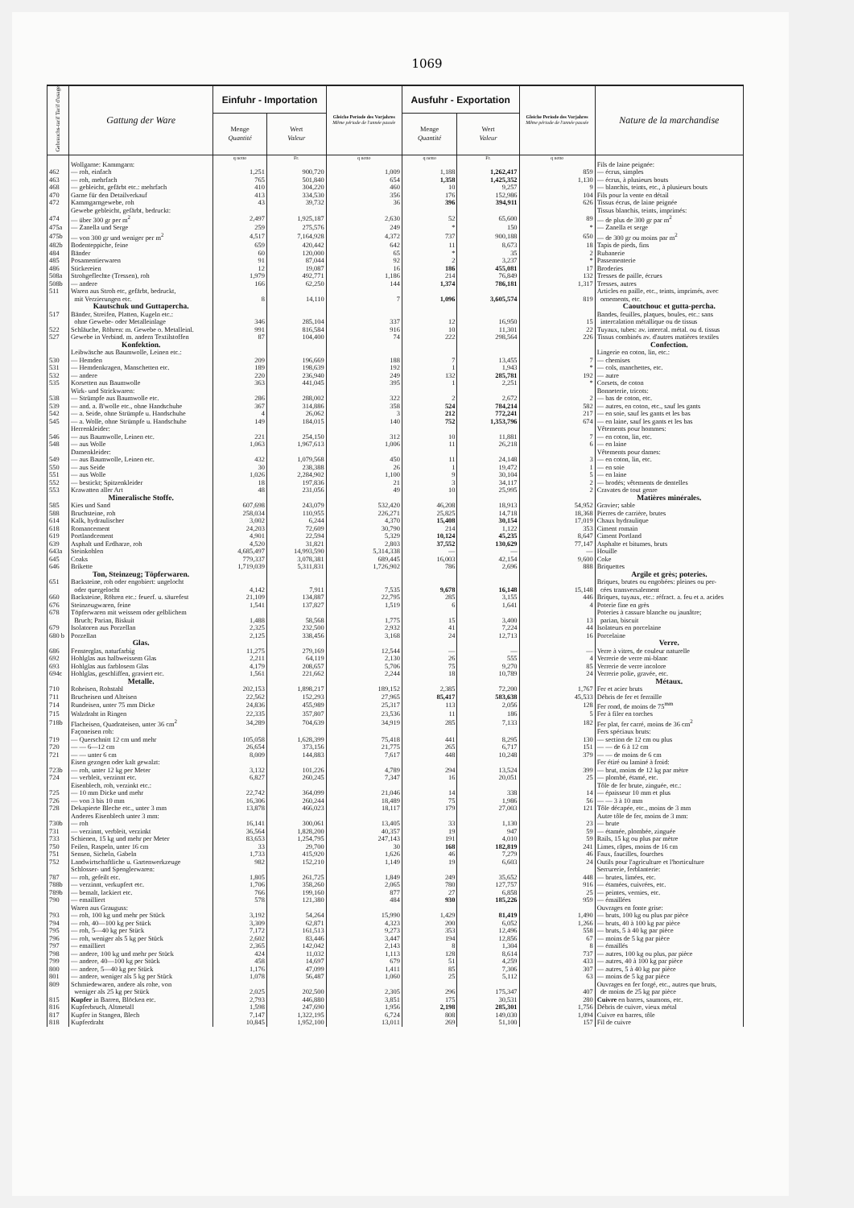1069
| Gebrauchs-tarif Tarif d'usage | Gattung der Ware | Einfuhr - Importation | | Gleiche Periode des Vorjahres Même période de l'année passée | Ausfuhr - Exportation | | Gleiche Periode des Vorjahres Même période de l'année passée | Nature de la marchandise |
| --- | --- | --- | --- | --- | --- | --- | --- | --- |
| | | Menge Quantité | Wert Valeur | | Menge Quantité | Wert Valeur | | |
| | | q netto | Fr. | q netto | q netto | Fr. | q netto | |
| | Wollgarne: Kammgarn: | | | | | | | Fils de laine peignée: |
| 462 | — roh, einfach | 1,251 | 900,720 | 1,009 | 1,188 | 1,262,417 | 859 | — écrus, simples |
| 463 | — roh, mehrfach | 765 | 501,840 | 654 | 1,358 | 1,425,352 | 1,130 | — écrus, à plusieurs bouts |
| 468 | — gebleicht, gefärbt etc.: mehrfach | 410 | 304,220 | 460 | 10 | 9,257 | 9 | — blanchis, teints, etc., à plusieurs bouts |
| 470 | Garne für den Detailverkauf | 413 | 334,530 | 356 | 176 | 152,986 | 104 | Fils pour la vente en détail |
| 472 | Kammgarngewebe, roh | 43 | 39,732 | 36 | 396 | 394,911 | 626 | Tissus écrus, de laine peignée |
| | Gewebe gebleicht, gefärbt, bedruckt: | | | | | | | Tissus blanchis, teints, imprimés: |
| 474 | — über 300 gr per m<sup>2</sup> | 2,497 | 1,925,187 | 2,630 | 52 | 65,600 | 89 | — de plus de 300 gr par m<sup>2</sup> |
| 475a | — Zanella und Serge | 259 | 275,576 | 249 | * | 150 | * | — Zanella et serge |
| 475b | — von 300 gr und weniger per m<sup>2</sup> | 4,517 | 7,164,928 | 4,372 | 737 | 900,188 | 650 | — de 300 gr ou moins par m<sup>2</sup> |
| 482b | Bodenteppiche, feine | 659 | 420,442 | 642 | 11 | 8,673 | 18 | Tapis de pieds, fins |
| 484 | Bänder | 60 | 120,000 | 65 | * | 35 | 2 | Rubanerie |
| 485 | Posamentierwaren | 91 | 87,044 | 92 | 2 | 3,237 | * | Passementerie |
| 486 | Stickereien | 12 | 19,087 | 16 | 186 | 455,081 | 17 | Broderies |
| 508a | Strohgeflechte (Tressen), roh | 1,979 | 492,771 | 1,186 | 214 | 76,849 | 132 | Tresses de paille, écrues |
| 508b | — andere | 166 | 62,250 | 144 | 1,374 | 786,181 | 1,317 | Tresses, autres |
| 511 | Waren aus Stroh etc, gefärbt, bedruckt, | | | | | | | Articles en paille, etc., teints, imprimés, avec |
| | mit Verzierungen etc. | 8 | 14,110 | 7 | 1,096 | 3,605,574 | 819 | ornements, etc. |
| | Kautschuk und Guttapercha. | | | | | | | Caoutchouc et gutta-percha. |
| 517 | Bänder, Streifen, Platten, Kugeln etc.: | | | | | | | Bandes, feuilles, plaques, boules, etc.: sans |
| | ohne Gewebe- oder Metalleinlage | 346 | 285,104 | 337 | 12 | 16,950 | 15 | intercalation métallique ou de tissus |
| 522 | Schläuche, Röhren: m. Gewebe o. Metalleinl. | 991 | 816,584 | 916 | 10 | 11,301 | 22 | Tuyaux, tubes: av. intercal. métal. ou d. tissus |
| 527 | Gewebe in Verbind. m. andern Textilstoffen | 87 | 104,400 | 74 | 222 | 298,564 | 226 | Tissus combinés av. d'autres matières textiles |
| | Konfektion. | | | | | | | Confection. |
| | Leibwäsche aus Baumwolle, Leinen etc.: | | | | | | | Lingerie en coton, lin, etc.: |
| 530 | — Hemden | 209 | 196,669 | 188 | 7 | 13,455 | 7 | — chemises |
| 531 | — Hemdenkragen, Manschetten etc. | 189 | 198,639 | 192 | 1 | 1,943 | * | — cols, manchettes, etc. |
| 532 | — andere | 220 | 236,940 | 249 | 132 | 285,781 | 192 | — autre |
| 535 | Korsetten aus Baumwolle | 363 | 441,045 | 395 | 1 | 2,251 | * | Corsets, de coton |
| | Wirk- und Strickwaren: | | | | | | | Bonneterie, tricots: |
| 538 | — Strümpfe aus Baumwolle etc. | 286 | 288,002 | 322 | 2 | 2,672 | 2 | — bas de coton, etc. |
| 539 | — and. a. B'wolle etc., ohne Handschuhe | 367 | 314,886 | 358 | 524 | 784,214 | 582 | — autres, en coton, etc., sauf les gants |
| 542 | — a. Seide, ohne Strümpfe u. Handschuhe | 4 | 26,062 | 3 | 212 | 772,241 | 217 | — en soie, sauf les gants et les bas |
| 545 | — a. Wolle, ohne Strümpfe u. Handschuhe | 149 | 184,015 | 140 | 752 | 1,353,796 | 674 | — en laine, sauf les gants et les bas |
| | Herrenkleider: | | | | | | | Vêtements pour hommes: |
| 546 | — aus Baumwolle, Leinen etc. | 221 | 254,150 | 312 | 10 | 11,881 | 7 | — en coton, lin, etc. |
| 548 | — aus Wolle | 1,063 | 1,967,613 | 1,006 | 11 | 26,218 | 6 | — en laine |
| | Damenkleider: | | | | | | | Vêtements pour dames: |
| 549 | — aus Baumwolle, Leinen etc. | 432 | 1,079,568 | 450 | 11 | 24,148 | 3 | — en coton, lin, etc. |
| 550 | — aus Seide | 30 | 238,388 | 26 | 1 | 19,472 | 1 | — en soie |
| 551 | — aus Wolle | 1,026 | 2,284,902 | 1,100 | 9 | 30,104 | 5 | — en laine |
| 552 | — bestickt; Spitzenkleider | 18 | 197,836 | 21 | 3 | 34,117 | 2 | — brodés; vêtements de dentelles |
| 553 | Krawatten aller Art | 48 | 231,056 | 49 | 10 | 25,995 | 2 | Cravates de tout genre |
| | Mineralische Stoffe. | | | | | | | Matières minérales. |
| 585 | Kies und Sand | 607,698 | 243,079 | 532,420 | 46,208 | 18,913 | 54,952 | Gravier; sable |
| 588 | Bruchsteine, roh | 258,034 | 110,955 | 226,271 | 25,825 | 14,718 | 18,368 | Pierres de carrière, brutes |
| 614 | Kalk, hydraulischer | 3,002 | 6,244 | 4,370 | 15,408 | 30,154 | 17,019 | Chaux hydraulique |
| 618 | Romancement | 24,203 | 72,609 | 30,790 | 214 | 1,122 | 353 | Ciment romain |
| 619 | Portlandcement | 4,901 | 22,594 | 5,329 | 10,124 | 45,235 | 8,647 | Ciment Portland |
| 639 | Asphalt und Erdharze, roh | 4,520 | 31,821 | 2,803 | 37,552 | 130,629 | 77,147 | Asphalte et bitumes, bruts |
| 643a | Steinkohlen | 4,685,497 | 14,993,590 | 5,314,338 | — | — | — | Houille |
| 645 | Coaks | 779,337 | 3,078,381 | 689,445 | 16,003 | 42,154 | 9,600 | Coke |
| 646 | Brikette | 1,719,039 | 5,311,831 | 1,726,902 | 786 | 2,696 | 888 | Briquettes |
| | Ton, Steinzeug; Töpferwaren. | | | | | | | Argile et grès; poteries. |
| 651 | Backsteine, roh oder engobiert: ungelocht | | | | | | | Briques, brutes ou engobées: pleines ou per- |
| | oder quergelocht | 4,142 | 7,911 | 7,535 | 9,678 | 16,148 | 15,148 | cées transversalement |
| 660 | Backsteine, Röhren etc.: feuerf. u. säurefest | 21,109 | 134,887 | 22,795 | 285 | 3,155 | 446 | Briques, tuyaux, etc.: réfract. a. feu et a. acides |
| 676 | Steinzeugwaren, feine | 1,541 | 137,827 | 1,519 | 6 | 1,641 | 4 | Poterie fine en grès |
| 678 | Töpferwaren mit weissem oder gelblichem | | | | | | | Poteries à cassure blanche ou jaunâtre; |
| | Bruch; Parian, Biskuit | 1,488 | 58,568 | 1,775 | 15 | 3,400 | 13 | parian, biscuit |
| 679 | Isolatoren aus Porzellan | 2,325 | 232,500 | 2,932 | 41 | 7,224 | 44 | Isolateurs en porcelaine |
| 680 b | Porzellan | 2,125 | 338,456 | 3,168 | 24 | 12,713 | 16 | Porcelaine |
| | Glas. | | | | | | | Verre. |
| 686 | Fensterglas, naturfarbig | 11,275 | 279,169 | 12,544 | — | — | — | Verre à vitres, de couleur naturelle |
| 692 | Hohlglas aus halbweissem Glas | 2,211 | 64,119 | 2,130 | 26 | 555 | 4 | Verrerie de verre mi-blanc |
| 693 | Hohlglas aus farblosem Glas | 4,179 | 208,657 | 5,706 | 75 | 9,270 | 85 | Verrerie de verre incolore |
| 694c | Hohlglas, geschliffen, graviert etc. | 1,561 | 221,662 | 2,244 | 18 | 10,789 | 24 | Verrerie polie, gravée, etc. |
| | Metalle. | | | | | | | Métaux. |
| 710 | Roheisen, Rohstahl | 202,153 | 1,898,217 | 189,152 | 2,385 | 72,200 | 1,767 | Fer et acier bruts |
| 711 | Brucheisen und Alteisen | 22,562 | 152,293 | 27,965 | 85,417 | 583,638 | 45,533 | Débris de fer et ferraille |
| 714 | Rundeisen, unter 75 mm Dicke | 24,836 | 455,989 | 25,317 | 113 | 2,056 | 128 | Fer rond, de moins de 75<sup>mm</sup> |
| 715 | Walzdraht in Ringen | 22,335 | 357,807 | 23,536 | 11 | 186 | 5 | Fer à filer en torches |
| 718b | Flacheisen, Quadrateisen, unter 36 cm<sup>2</sup> | 34,289 | 704,639 | 34,919 | 285 | 7,133 | 182 | Fer plat, fer carré, moins de 36 cm<sup>2</sup> |
| | Façoneisen roh: | | | | | | | Fers spéciaux bruts: |
| 719 | — Querschnitt 12 cm und mehr | 105,058 | 1,628,399 | 75,418 | 441 | 8,295 | 130 | — section de 12 cm ou plus |
| 720 | — — 6—12 cm | 26,654 | 373,156 | 21,775 | 265 | 6,717 | 151 | — — de 6 à 12 cm |
| 721 | — — unter 6 cm | 8,009 | 144,883 | 7,617 | 448 | 10,248 | 379 | — — de moins de 6 cm |
| | Eisen gezogen oder kalt gewalzt: | | | | | | | Fer étiré ou laminé à froid: |
| 723b | — roh, unter 12 kg per Meter | 3,132 | 101,226 | 4,789 | 294 | 13,524 | 399 | — brut, moins de 12 kg par mètre |
| 724 | — verbleit, verzinnt etc. | 6,827 | 260,245 | 7,347 | 16 | 20,051 | 25 | — plombé, étamé, etc. |
| | Eisenblech, roh, verzinkt etc.: | | | | | | | Tôle de fer brute, zinguée, etc.: |
| 725 | — 10 mm Dicke und mehr | 22,742 | 364,099 | 21,046 | 14 | 338 | 14 | — épaisseur 10 mm et plus |
| 726 | — von 3 bis 10 mm | 16,306 | 260,244 | 18,489 | 75 | 1,986 | 56 | — — 3 à 10 mm |
| 728 | Dekapierte Bleche etc., unter 3 mm | 13,878 | 466,023 | 18,117 | 179 | 27,003 | 121 | Tôle décapée, etc., moins de 3 mm |
| | Anderes Eisenblech unter 3 mm: | | | | | | | Autre tôle de fer, moins de 3 mm: |
| 730b | — roh | 16,141 | 300,061 | 13,405 | 33 | 1,130 | 23 | — brute |
| 731 | — verzinnt, verbleit, verzinkt | 36,564 | 1,828,200 | 40,357 | 19 | 947 | 59 | — étamée, plombée, zinguée |
| 733 | Schienen, 15 kg und mehr per Meter | 83,653 | 1,254,795 | 247,143 | 191 | 4,010 | 59 | Rails, 15 kg ou plus par mètre |
| 750 | Feilen, Raspeln, unter 16 cm | 33 | 29,700 | 30 | 168 | 182,819 | 241 | Limes, râpes, moins de 16 cm |
| 751 | Sensen, Sicheln, Gabeln | 1,733 | 415,920 | 1,626 | 46 | 7,279 | 46 | Faux, faucilles, fourches |
| 752 | Landwirtschaftliche u. Gartenwerkzeuge | 982 | 152,210 | 1,149 | 19 | 6,603 | 24 | Outils pour l'agriculture et l'horticulture |
| | Schlosser- und Spenglerwaren: | | | | | | | Serrurerie, ferblanterie: |
| 787 | — roh, gefeilt etc. | 1,805 | 261,725 | 1,849 | 249 | 35,652 | 448 | — brutes, limées, etc. |
| 788b | — verzinnt, verkupfert etc. | 1,706 | 358,260 | 2,065 | 780 | 127,757 | 916 | — étamées, cuivrées, etc. |
| 789b | — bemalt, lackiert etc. | 766 | 199,160 | 877 | 27 | 6,858 | 25 | — peintes, vernies, etc. |
| 790 | — emailliert | 578 | 121,380 | 484 | 930 | 185,226 | 959 | — émaillées |
| | Waren aus Grauguss: | | | | | | | Ouvrages en fonte grise: |
| 793 | — roh, 100 kg und mehr per Stück | 3,192 | 54,264 | 15,990 | 1,429 | 81,419 | 1,490 | — bruts, 100 kg ou plus par pièce |
| 794 | — roh, 40—100 kg per Stück | 3,309 | 62,871 | 4,323 | 200 | 6,052 | 1,266 | — bruts, 40 à 100 kg par pièce |
| 795 | — roh, 5—40 kg per Stück | 7,172 | 161,513 | 9,273 | 353 | 12,496 | 558 | — bruts, 5 à 40 kg par pièce |
| 796 | — roh, weniger als 5 kg per Stück | 2,602 | 83,446 | 3,447 | 194 | 12,856 | 67 | — moins de 5 kg par pièce |
| 797 | — emailliert | 2,365 | 142,042 | 2,143 | 8 | 1,304 | 8 | — émaillés |
| 798 | — andere, 100 kg und mehr per Stück | 424 | 11,032 | 1,113 | 128 | 8,614 | 737 | — autres, 100 kg ou plus, par pièce |
| 799 | — andere, 40—100 kg per Stück | 458 | 14,697 | 679 | 51 | 4,259 | 433 | — autres, 40 à 100 kg par pièce |
| 800 | — andere, 5—40 kg per Stück | 1,176 | 47,099 | 1,411 | 85 | 7,306 | 307 | — autres, 5 à 40 kg par pièce |
| 801 | — andere, weniger als 5 kg per Stück | 1,078 | 56,487 | 1,060 | 25 | 5,112 | 63 | — moins de 5 kg par pièce |
| 809 | Schmiedewaren, andere als rohe, von | | | | | | | Ouvrages en fer forgé, etc., autres que bruts, |
| | weniger als 25 kg per Stück | 2,025 | 202,500 | 2,305 | 296 | 175,347 | 407 | de moins de 25 kg par pièce |
| 815 | Kupfer in Barren, Blöcken etc. | 2,793 | 446,880 | 3,851 | 175 | 30,531 | 280 | Cuivre en barres, saumons, etc. |
| 816 | Kupferbruch, Altmetall | 1,598 | 247,690 | 1,956 | 2,198 | 285,301 | 1,756 | Débris de cuivre, vieux métal |
| 817 | Kupfer in Stangen, Blech | 7,147 | 1,322,195 | 6,724 | 808 | 149,030 | 1,094 | Cuivre en barres, tôle |
| 818 | Kupferdraht | 10,845 | 1,952,100 | 13,011 | 269 | 51,100 | 157 | Fil de cuivre |